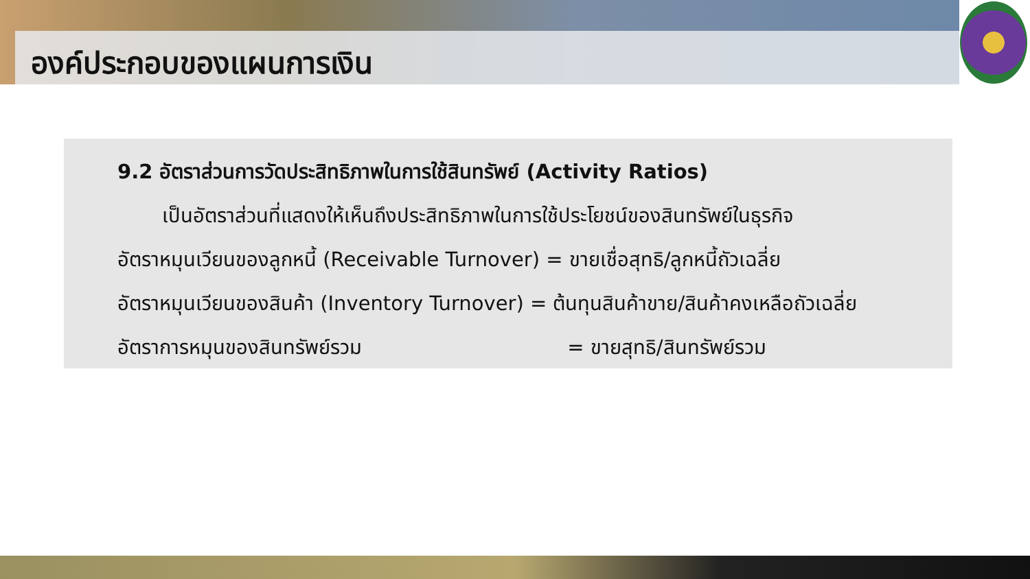องค์ประกอบของแผนการเงิน
9.2 อัตราส่วนการวัดประสิทธิภาพในการใช้สินทรัพย์ (Activity Ratios)
เป็นอัตราส่วนที่แสดงให้เห็นถึงประสิทธิภาพในการใช้ประโยชน์ของสินทรัพย์ในธุรกิจ
อัตราหมุนเวียนของลูกหนี้ (Receivable Turnover) = ขายเชื่อสุทธิ/ลูกหนี้ถัวเฉลี่ย
อัตราหมุนเวียนของสินค้า (Inventory Turnover) = ต้นทุนสินค้าขาย/สินค้าคงเหลือถัวเฉลี่ย
อัตราการหมุนของสินทรัพย์รวม = ขายสุทธิ/สินทรัพย์รวม